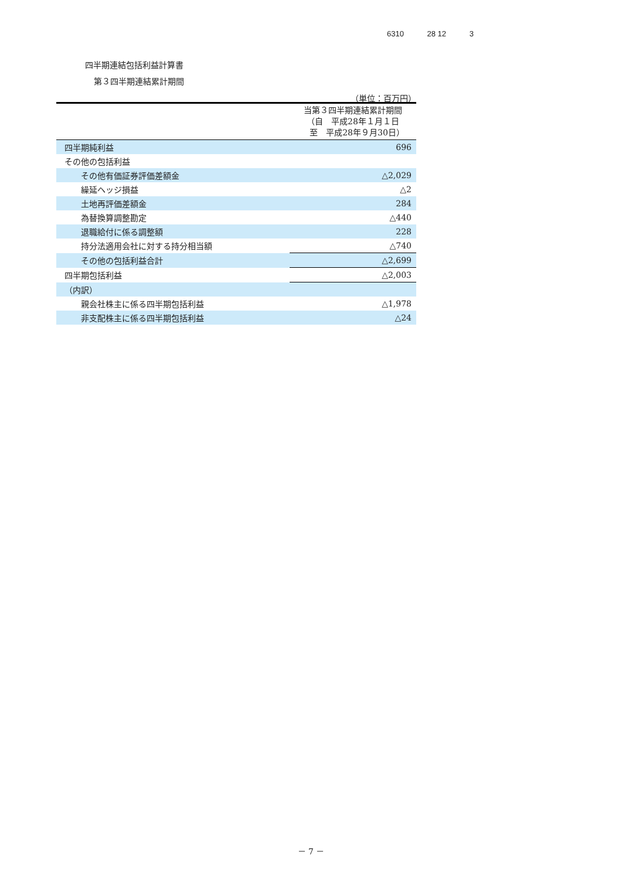6310 28 12 3
四半期連結包括利益計算書
第３四半期連結累計期間
（単位：百万円）
| | 当第３四半期連結累計期間 （自 平成28年１月１日 至 平成28年９月30日） |
| --- | --- |
| 四半期純利益 | 696 |
| その他の包括利益 | |
| その他有価証券評価差額金 | △2,029 |
| 繰延ヘッジ損益 | △2 |
| 土地再評価差額金 | 284 |
| 為替換算調整勘定 | △440 |
| 退職給付に係る調整額 | 228 |
| 持分法適用会社に対する持分相当額 | △740 |
| その他の包括利益合計 | △2,699 |
| 四半期包括利益 | △2,003 |
| （内訳） | |
| 親会社株主に係る四半期包括利益 | △1,978 |
| 非支配株主に係る四半期包括利益 | △24 |
－ 7 －